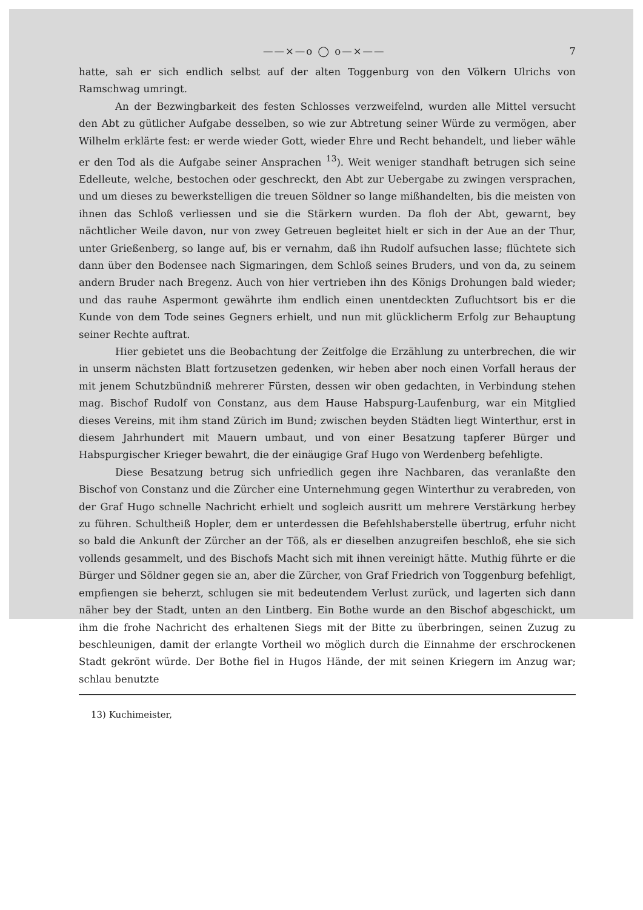——×—o ◯ o—×—— 7
hatte, sah er sich endlich selbst auf der alten Toggenburg von den Völkern Ulrichs von Ramschwag umringt.
An der Bezwingbarkeit des festen Schlosses verzweifelnd, wurden alle Mittel versucht den Abt zu gütlicher Aufgabe desselben, so wie zur Abtretung seiner Würde zu vermögen, aber Wilhelm erklärte fest: er werde wieder Gott, wieder Ehre und Recht behandelt, und lieber wähle er den Tod als die Aufgabe seiner Ansprachen <sup>13</sup>). Weit weniger standhaft betrugen sich seine Edelleute, welche, bestochen oder geschreckt, den Abt zur Uebergabe zu zwingen versprachen, und um dieses zu bewerkstelligen die treuen Söldner so lange mißhandelten, bis die meisten von ihnen das Schloß verliessen und sie die Stärkern wurden. Da floh der Abt, gewarnt, bey nächtlicher Weile davon, nur von zwey Getreuen begleitet hielt er sich in der Aue an der Thur, unter Grießenberg, so lange auf, bis er vernahm, daß ihn Rudolf aufsuchen lasse; flüchtete sich dann über den Bodensee nach Sigmaringen, dem Schloß seines Bruders, und von da, zu seinem andern Bruder nach Bregenz. Auch von hier vertrieben ihn des Königs Drohungen bald wieder; und das rauhe Aspermont gewährte ihm endlich einen unentdeckten Zufluchtsort bis er die Kunde von dem Tode seines Gegners erhielt, und nun mit glücklicherm Erfolg zur Behauptung seiner Rechte auftrat.
Hier gebietet uns die Beobachtung der Zeitfolge die Erzählung zu unterbrechen, die wir in unserm nächsten Blatt fortzusetzen gedenken, wir heben aber noch einen Vorfall heraus der mit jenem Schutzbündniß mehrerer Fürsten, dessen wir oben gedachten, in Verbindung stehen mag. Bischof Rudolf von Constanz, aus dem Hause Habspurg-Laufenburg, war ein Mitglied dieses Vereins, mit ihm stand Zürich im Bund; zwischen beyden Städten liegt Winterthur, erst in diesem Jahrhundert mit Mauern umbaut, und von einer Besatzung tapferer Bürger und Habspurgischer Krieger bewahrt, die der einäugige Graf Hugo von Werdenberg befehligte.
Diese Besatzung betrug sich unfriedlich gegen ihre Nachbaren, das veranlaßte den Bischof von Constanz und die Zürcher eine Unternehmung gegen Winterthur zu verabreden, von der Graf Hugo schnelle Nachricht erhielt und sogleich ausritt um mehrere Verstärkung herbey zu führen. Schultheiß Hopler, dem er unterdessen die Befehlshaberstelle übertrug, erfuhr nicht so bald die Ankunft der Zürcher an der Töß, als er dieselben anzugreifen beschloß, ehe sie sich vollends gesammelt, und des Bischofs Macht sich mit ihnen vereinigt hätte. Muthig führte er die Bürger und Söldner gegen sie an, aber die Zürcher, von Graf Friedrich von Toggenburg befehligt, empfiengen sie beherzt, schlugen sie mit bedeutendem Verlust zurück, und lagerten sich dann näher bey der Stadt, unten an den Lintberg. Ein Bothe wurde an den Bischof abgeschickt, um ihm die frohe Nachricht des erhaltenen Siegs mit der Bitte zu überbringen, seinen Zuzug zu beschleunigen, damit der erlangte Vortheil wo möglich durch die Einnahme der erschrockenen Stadt gekrönt würde. Der Bothe fiel in Hugos Hände, der mit seinen Kriegern im Anzug war; schlau benutzte
13) Kuchimeister,